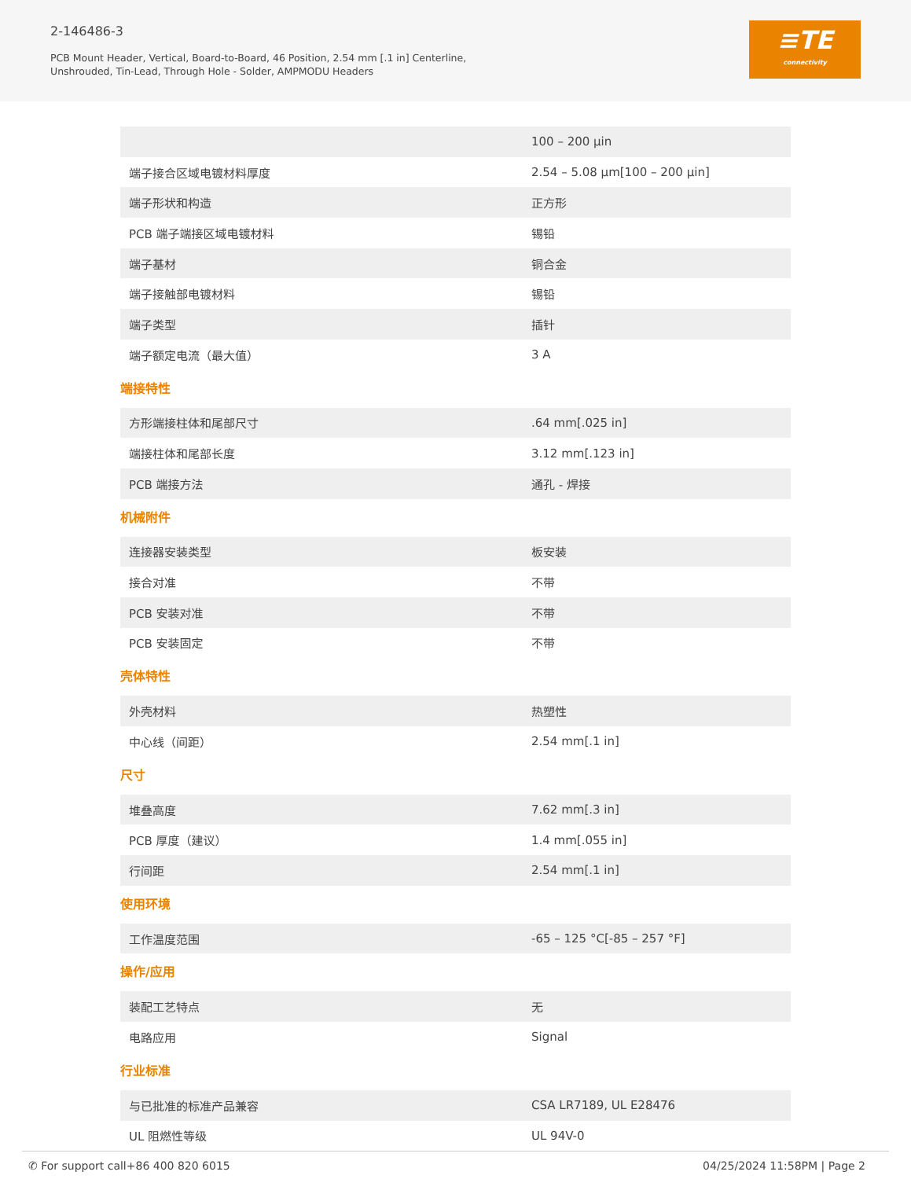2-146486-3
PCB Mount Header, Vertical, Board-to-Board, 46 Position, 2.54 mm [.1 in] Centerline,
Unshrouded, Tin-Lead, Through Hole - Solder, AMPMODU Headers
≡TE
connectivity
| | 100 – 200 µin |
| 端子接合区域电镀材料厚度 | 2.54 – 5.08 µm[100 – 200 µin] |
| 端子形状和构造 | 正方形 |
| PCB 端子端接区域电镀材料 | 锡铅 |
| 端子基材 | 铜合金 |
| 端子接触部电镀材料 | 锡铅 |
| 端子类型 | 插针 |
| 端子额定电流（最大值） | 3 A |
端接特性
| 方形端接柱体和尾部尺寸 | .64 mm[.025 in] |
| 端接柱体和尾部长度 | 3.12 mm[.123 in] |
| PCB 端接方法 | 通孔 - 焊接 |
机械附件
| 连接器安装类型 | 板安装 |
| 接合对准 | 不带 |
| PCB 安装对准 | 不带 |
| PCB 安装固定 | 不带 |
壳体特性
| 外壳材料 | 热塑性 |
| 中心线（间距） | 2.54 mm[.1 in] |
尺寸
| 堆叠高度 | 7.62 mm[.3 in] |
| PCB 厚度（建议） | 1.4 mm[.055 in] |
| 行间距 | 2.54 mm[.1 in] |
使用环境
| 工作温度范围 | -65 – 125 °C[-85 – 257 °F] |
操作/应用
| 装配工艺特点 | 无 |
| 电路应用 | Signal |
行业标准
| 与已批准的标准产品兼容 | CSA LR7189, UL E28476 |
| UL 阻燃性等级 | UL 94V-0 |
✆ For support call+86 400 820 6015 04/25/2024 11:58PM | Page 2